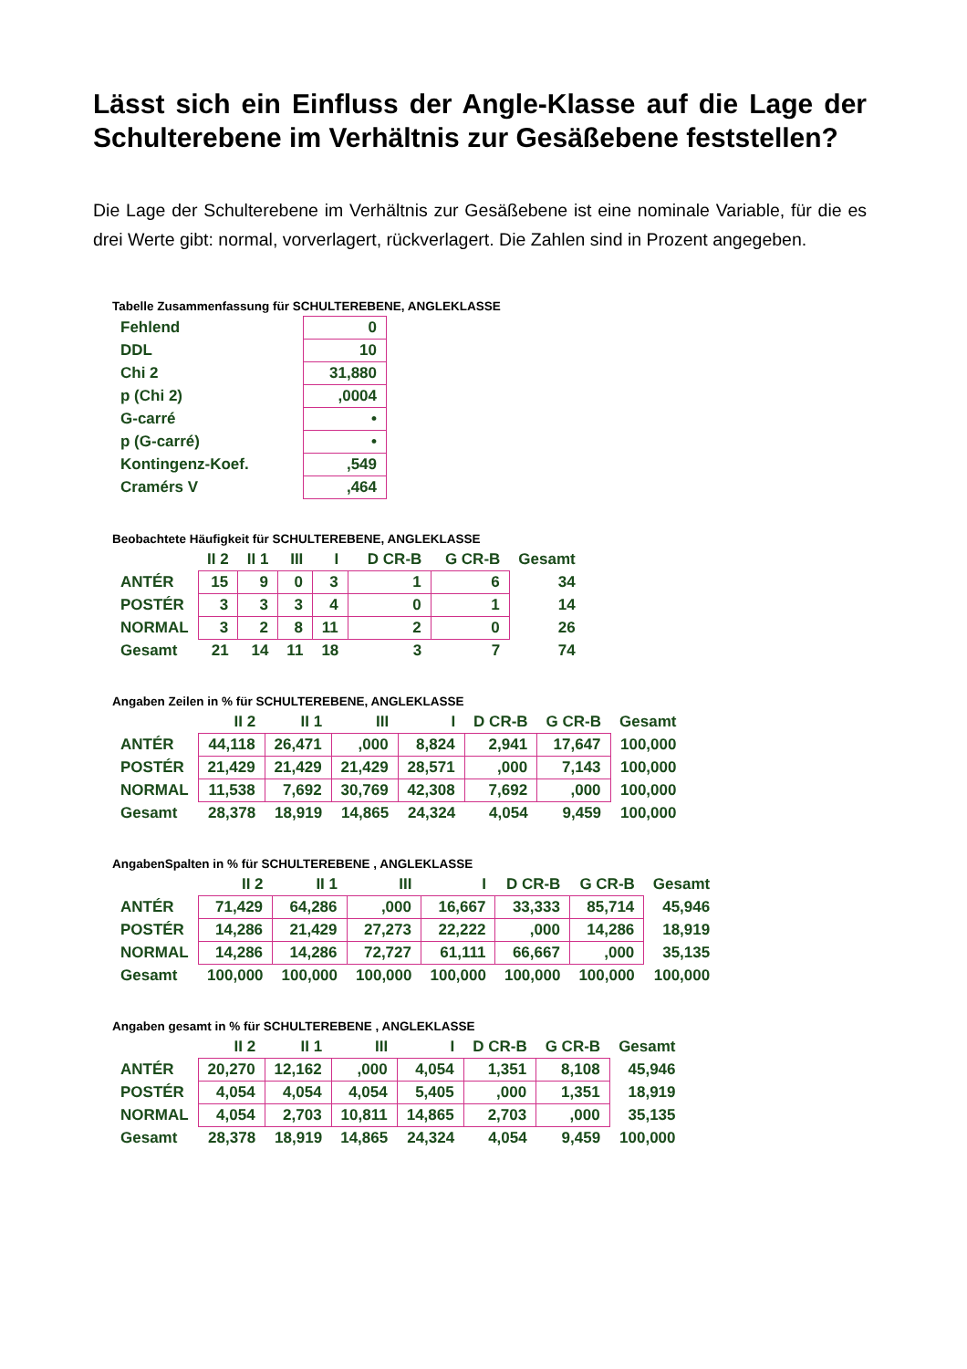Lässt sich ein Einfluss der Angle-Klasse auf die Lage der Schulterebene im Verhältnis zur Gesäßebene feststellen?
Die Lage der Schulterebene im Verhältnis zur Gesäßebene ist eine nominale Variable, für die es drei Werte gibt: normal, vorverlagert, rückverlagert. Die Zahlen sind in Prozent angegeben.
Tabelle Zusammenfassung für SCHULTEREBENE, ANGLEKLASSE
| Fehlend | 0 |
| DDL | 10 |
| Chi 2 | 31,880 |
| p (Chi 2) | ,0004 |
| G-carré | • |
| p (G-carré) | • |
| Kontingenz-Koef. | ,549 |
| Cramérs V | ,464 |
Beobachtete Häufigkeit für SCHULTEREBENE, ANGLEKLASSE
| | II 2 | II 1 | III | I | D CR-B | G CR-B | Gesamt |
| --- | --- | --- | --- | --- | --- | --- | --- |
| ANTÉR | 15 | 9 | 0 | 3 | 1 | 6 | 34 |
| POSTÉR | 3 | 3 | 3 | 4 | 0 | 1 | 14 |
| NORMAL | 3 | 2 | 8 | 11 | 2 | 0 | 26 |
| Gesamt | 21 | 14 | 11 | 18 | 3 | 7 | 74 |
Angaben Zeilen in % für SCHULTEREBENE, ANGLEKLASSE
| | II 2 | II 1 | III | I | D CR-B | G CR-B | Gesamt |
| --- | --- | --- | --- | --- | --- | --- | --- |
| ANTÉR | 44,118 | 26,471 | ,000 | 8,824 | 2,941 | 17,647 | 100,000 |
| POSTÉR | 21,429 | 21,429 | 21,429 | 28,571 | ,000 | 7,143 | 100,000 |
| NORMAL | 11,538 | 7,692 | 30,769 | 42,308 | 7,692 | ,000 | 100,000 |
| Gesamt | 28,378 | 18,919 | 14,865 | 24,324 | 4,054 | 9,459 | 100,000 |
AngabenSpalten in % für SCHULTEREBENE , ANGLEKLASSE
| | II 2 | II 1 | III | I | D CR-B | G CR-B | Gesamt |
| --- | --- | --- | --- | --- | --- | --- | --- |
| ANTÉR | 71,429 | 64,286 | ,000 | 16,667 | 33,333 | 85,714 | 45,946 |
| POSTÉR | 14,286 | 21,429 | 27,273 | 22,222 | ,000 | 14,286 | 18,919 |
| NORMAL | 14,286 | 14,286 | 72,727 | 61,111 | 66,667 | ,000 | 35,135 |
| Gesamt | 100,000 | 100,000 | 100,000 | 100,000 | 100,000 | 100,000 | 100,000 |
Angaben gesamt in % für SCHULTEREBENE , ANGLEKLASSE
| | II 2 | II 1 | III | I | D CR-B | G CR-B | Gesamt |
| --- | --- | --- | --- | --- | --- | --- | --- |
| ANTÉR | 20,270 | 12,162 | ,000 | 4,054 | 1,351 | 8,108 | 45,946 |
| POSTÉR | 4,054 | 4,054 | 4,054 | 5,405 | ,000 | 1,351 | 18,919 |
| NORMAL | 4,054 | 2,703 | 10,811 | 14,865 | 2,703 | ,000 | 35,135 |
| Gesamt | 28,378 | 18,919 | 14,865 | 24,324 | 4,054 | 9,459 | 100,000 |